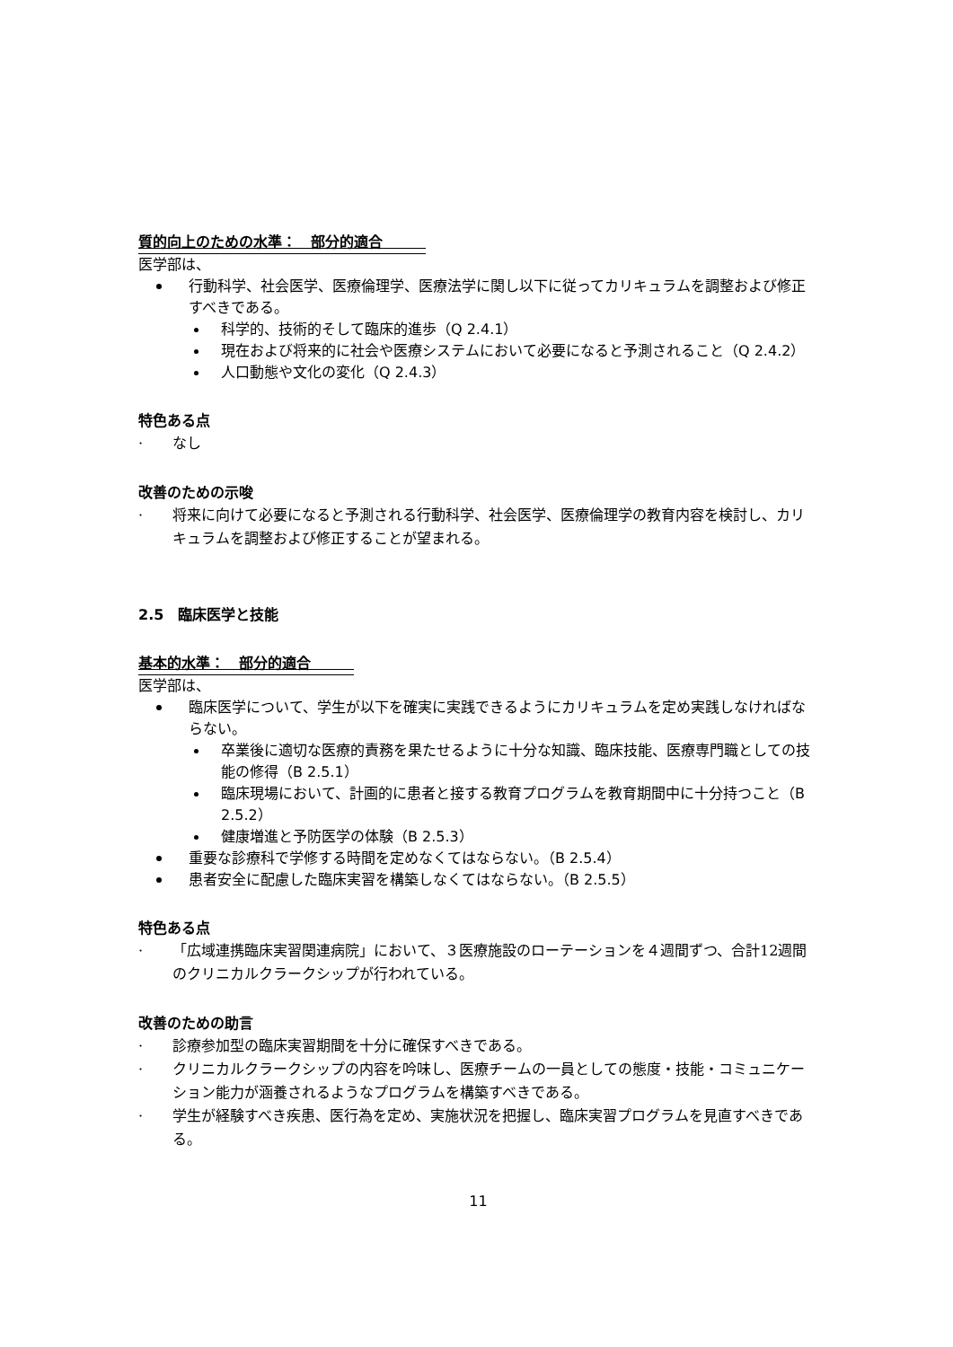質的向上のための水準：　部分的適合　　　
医学部は、
行動科学、社会医学、医療倫理学、医療法学に関し以下に従ってカリキュラムを調整および修正すべきである。
科学的、技術的そして臨床的進歩（Q 2.4.1）
現在および将来的に社会や医療システムにおいて必要になると予測されること（Q 2.4.2）
人口動態や文化の変化（Q 2.4.3）
特色ある点
· なし
改善のための示唆
· 将来に向けて必要になると予測される行動科学、社会医学、医療倫理学の教育内容を検討し、カリキュラムを調整および修正することが望まれる。
2.5　臨床医学と技能
基本的水準：　部分的適合　　　
医学部は、
臨床医学について、学生が以下を確実に実践できるようにカリキュラムを定め実践しなければならない。
卒業後に適切な医療的責務を果たせるように十分な知識、臨床技能、医療専門職としての技能の修得（B 2.5.1）
臨床現場において、計画的に患者と接する教育プログラムを教育期間中に十分持つこと（B 2.5.2）
健康増進と予防医学の体験（B 2.5.3）
重要な診療科で学修する時間を定めなくてはならない。（B 2.5.4）
患者安全に配慮した臨床実習を構築しなくてはならない。（B 2.5.5）
特色ある点
· 「広域連携臨床実習関連病院」において、３医療施設のローテーションを４週間ずつ、合計12週間のクリニカルクラークシップが行われている。
改善のための助言
· 診療参加型の臨床実習期間を十分に確保すべきである。
· クリニカルクラークシップの内容を吟味し、医療チームの一員としての態度・技能・コミュニケーション能力が涵養されるようなプログラムを構築すべきである。
· 学生が経験すべき疾患、医行為を定め、実施状況を把握し、臨床実習プログラムを見直すべきである。
11